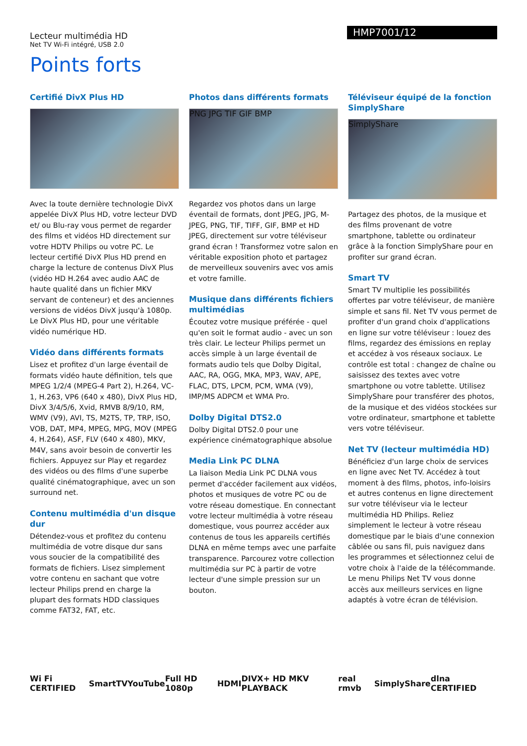HMP7001/12
Lecteur multimédia HD
Net TV Wi-Fi intégré, USB 2.0
Points forts
Certifié DivX Plus HD
Avec la toute dernière technologie DivX appelée DivX Plus HD, votre lecteur DVD et/ ou Blu-ray vous permet de regarder des films et vidéos HD directement sur votre HDTV Philips ou votre PC. Le lecteur certifié DivX Plus HD prend en charge la lecture de contenus DivX Plus (vidéo HD H.264 avec audio AAC de haute qualité dans un fichier MKV servant de conteneur) et des anciennes versions de vidéos DivX jusqu'à 1080p. Le DivX Plus HD, pour une véritable vidéo numérique HD.
Vidéo dans différents formats
Lisez et profitez d'un large éventail de formats vidéo haute définition, tels que MPEG 1/2/4 (MPEG-4 Part 2), H.264, VC-1, H.263, VP6 (640 x 480), DivX Plus HD, DivX 3/4/5/6, Xvid, RMVB 8/9/10, RM, WMV (V9), AVI, TS, M2TS, TP, TRP, ISO, VOB, DAT, MP4, MPEG, MPG, MOV (MPEG 4, H.264), ASF, FLV (640 x 480), MKV, M4V, sans avoir besoin de convertir les fichiers. Appuyez sur Play et regardez des vidéos ou des films d'une superbe qualité cinématographique, avec un son surround net.
Contenu multimédia d'un disque dur
Détendez-vous et profitez du contenu multimédia de votre disque dur sans vous soucier de la compatibilité des formats de fichiers. Lisez simplement votre contenu en sachant que votre lecteur Philips prend en charge la plupart des formats HDD classiques comme FAT32, FAT, etc.
Photos dans différents formats
PNG JPG TIF GIF BMP
Regardez vos photos dans un large éventail de formats, dont JPEG, JPG, M-JPEG, PNG, TIF, TIFF, GIF, BMP et HD JPEG, directement sur votre téléviseur grand écran ! Transformez votre salon en véritable exposition photo et partagez de merveilleux souvenirs avec vos amis et votre famille.
Musique dans différents fichiers multimédias
Écoutez votre musique préférée - quel qu'en soit le format audio - avec un son très clair. Le lecteur Philips permet un accès simple à un large éventail de formats audio tels que Dolby Digital, AAC, RA, OGG, MKA, MP3, WAV, APE, FLAC, DTS, LPCM, PCM, WMA (V9), IMP/MS ADPCM et WMA Pro.
Dolby Digital DTS2.0
Dolby Digital DTS2.0 pour une expérience cinématographique absolue
Media Link PC DLNA
La liaison Media Link PC DLNA vous permet d'accéder facilement aux vidéos, photos et musiques de votre PC ou de votre réseau domestique. En connectant votre lecteur multimédia à votre réseau domestique, vous pourrez accéder aux contenus de tous les appareils certifiés DLNA en même temps avec une parfaite transparence. Parcourez votre collection multimédia sur PC à partir de votre lecteur d'une simple pression sur un bouton.
Téléviseur équipé de la fonction SimplyShare
SimplyShare
Partagez des photos, de la musique et des films provenant de votre smartphone, tablette ou ordinateur grâce à la fonction SimplyShare pour en profiter sur grand écran.
Smart TV
Smart TV multiplie les possibilités offertes par votre téléviseur, de manière simple et sans fil. Net TV vous permet de profiter d'un grand choix d'applications en ligne sur votre téléviseur : louez des films, regardez des émissions en replay et accédez à vos réseaux sociaux. Le contrôle est total : changez de chaîne ou saisissez des textes avec votre smartphone ou votre tablette. Utilisez SimplyShare pour transférer des photos, de la musique et des vidéos stockées sur votre ordinateur, smartphone et tablette vers votre téléviseur.
Net TV (lecteur multimédia HD)
Bénéficiez d'un large choix de services en ligne avec Net TV. Accédez à tout moment à des films, photos, info-loisirs et autres contenus en ligne directement sur votre téléviseur via le lecteur multimédia HD Philips. Reliez simplement le lecteur à votre réseau domestique par le biais d'une connexion câblée ou sans fil, puis naviguez dans les programmes et sélectionnez celui de votre choix à l'aide de la télécommande. Le menu Philips Net TV vous donne accès aux meilleurs services en ligne adaptés à votre écran de télévision.
Wi Fi CERTIFIED SmartTV YouTube Full HD 1080p HDMI DIVX+ HD MKV PLAYBACK real rmvb SimplyShare dlna CERTIFIED